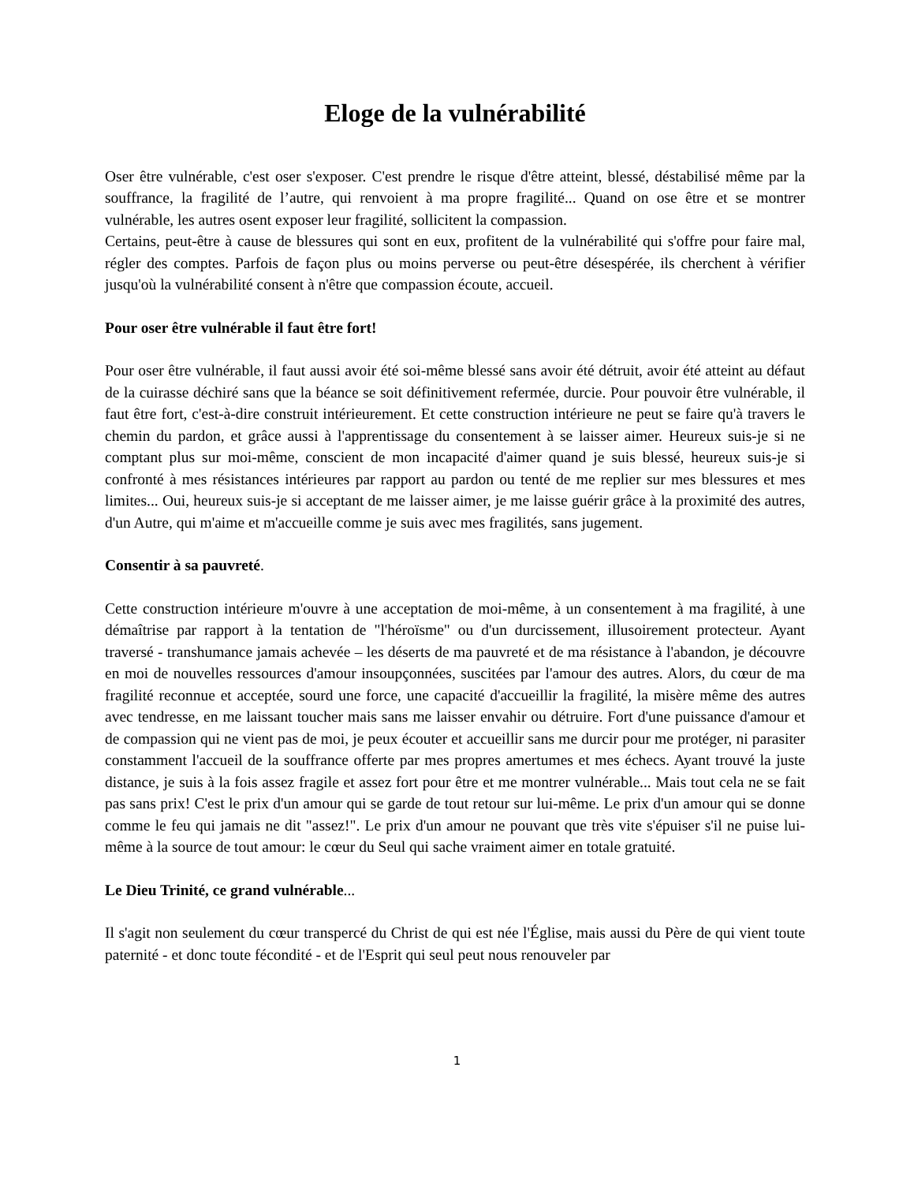Eloge de la vulnérabilité
Oser être vulnérable, c'est oser s'exposer. C'est prendre le risque d'être atteint, blessé, déstabilisé même par la souffrance, la fragilité de l’autre, qui renvoient à ma propre fragilité... Quand on ose être et se montrer vulnérable, les autres osent exposer leur fragilité, sollicitent la compassion.
Certains, peut-être à cause de blessures qui sont en eux, profitent de la vulnérabilité qui s'offre pour faire mal, régler des comptes. Parfois de façon plus ou moins perverse ou peut-être désespérée, ils cherchent à vérifier jusqu'où la vulnérabilité consent à n'être que compassion écoute, accueil.
Pour oser être vulnérable il faut être fort!
Pour oser être vulnérable, il faut aussi avoir été soi-même blessé sans avoir été détruit, avoir été atteint au défaut de la cuirasse déchiré sans que la béance se soit définitivement refermée, durcie. Pour pouvoir être vulnérable, il faut être fort, c'est-à-dire construit intérieurement. Et cette construction intérieure ne peut se faire qu'à travers le chemin du pardon, et grâce aussi à l'apprentissage du consentement à se laisser aimer. Heureux suis-je si ne comptant plus sur moi-même, conscient de mon incapacité d'aimer quand je suis blessé, heureux suis-je si confronté à mes résistances intérieures par rapport au pardon ou tenté de me replier sur mes blessures et mes limites... Oui, heureux suis-je si acceptant de me laisser aimer, je me laisse guérir grâce à la proximité des autres, d'un Autre, qui m'aime et m'accueille comme je suis avec mes fragilités, sans jugement.
Consentir à sa pauvreté.
Cette construction intérieure m'ouvre à une acceptation de moi-même, à un consentement à ma fragilité, à une démaîtrise par rapport à la tentation de "l'héroïsme" ou d'un durcissement, illusoirement protecteur. Ayant traversé - transhumance jamais achevée – les déserts de ma pauvreté et de ma résistance à l'abandon, je découvre en moi de nouvelles ressources d'amour insoupçonnées, suscitées par l'amour des autres. Alors, du cœur de ma fragilité reconnue et acceptée, sourd une force, une capacité d'accueillir la fragilité, la misère même des autres avec tendresse, en me laissant toucher mais sans me laisser envahir ou détruire. Fort d'une puissance d'amour et de compassion qui ne vient pas de moi, je peux écouter et accueillir sans me durcir pour me protéger, ni parasiter constamment l'accueil de la souffrance offerte par mes propres amertumes et mes échecs. Ayant trouvé la juste distance, je suis à la fois assez fragile et assez fort pour être et me montrer vulnérable... Mais tout cela ne se fait pas sans prix! C'est le prix d'un amour qui se garde de tout retour sur lui-même. Le prix d'un amour qui se donne comme le feu qui jamais ne dit "assez!". Le prix d'un amour ne pouvant que très vite s'épuiser s'il ne puise lui-même à la source de tout amour: le cœur du Seul qui sache vraiment aimer en totale gratuité.
Le Dieu Trinité, ce grand vulnérable...
Il s'agit non seulement du cœur transpercé du Christ de qui est née l'Église, mais aussi du Père de qui vient toute paternité - et donc toute fécondité - et de l'Esprit qui seul peut nous renouveler par
1